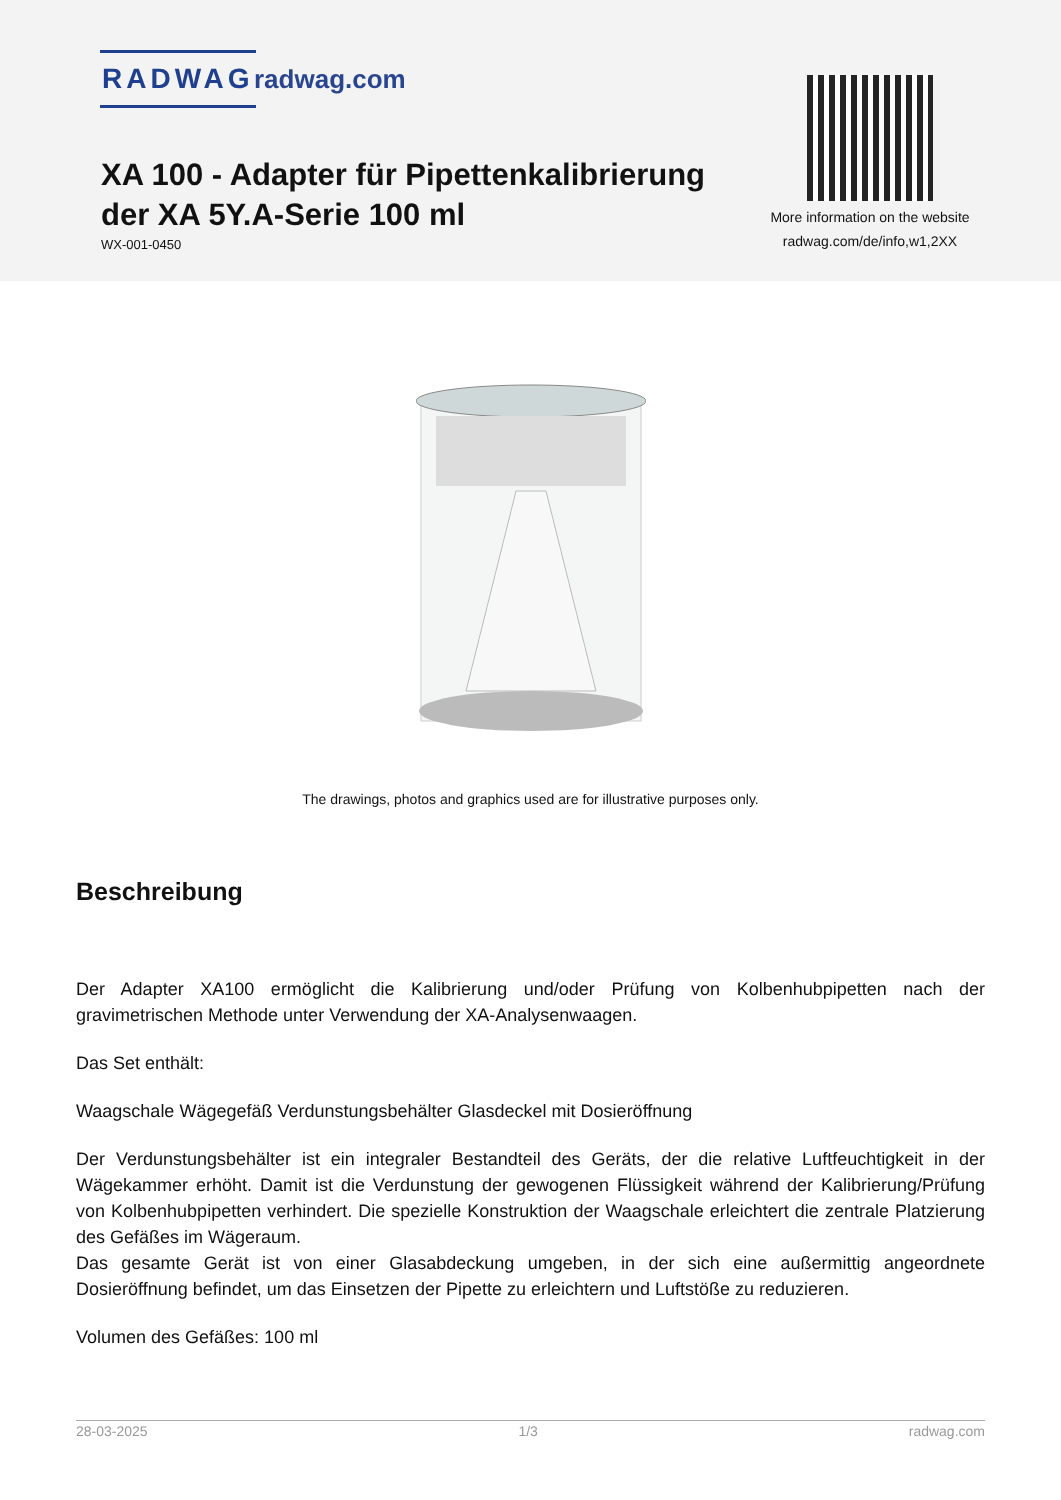RADWAG radwag.com
XA 100 - Adapter für Pipettenkalibrierung der XA 5Y.A-Serie 100 ml
WX-001-0450
More information on the website
radwag.com/de/info,w1,2XX
The drawings, photos and graphics used are for illustrative purposes only.
Beschreibung
Der Adapter XA100 ermöglicht die Kalibrierung und/oder Prüfung von Kolbenhubpipetten nach der gravimetrischen Methode unter Verwendung der XA-Analysenwaagen.
Das Set enthält:
Waagschale Wägegefäß Verdunstungsbehälter Glasdeckel mit Dosieröffnung
Der Verdunstungsbehälter ist ein integraler Bestandteil des Geräts, der die relative Luftfeuchtigkeit in der Wägekammer erhöht. Damit ist die Verdunstung der gewogenen Flüssigkeit während der Kalibrierung/Prüfung von Kolbenhubpipetten verhindert. Die spezielle Konstruktion der Waagschale erleichtert die zentrale Platzierung des Gefäßes im Wägeraum.
Das gesamte Gerät ist von einer Glasabdeckung umgeben, in der sich eine außermittig angeordnete Dosieröffnung befindet, um das Einsetzen der Pipette zu erleichtern und Luftstöße zu reduzieren.
Volumen des Gefäßes: 100 ml
28-03-2025 1/3 radwag.com